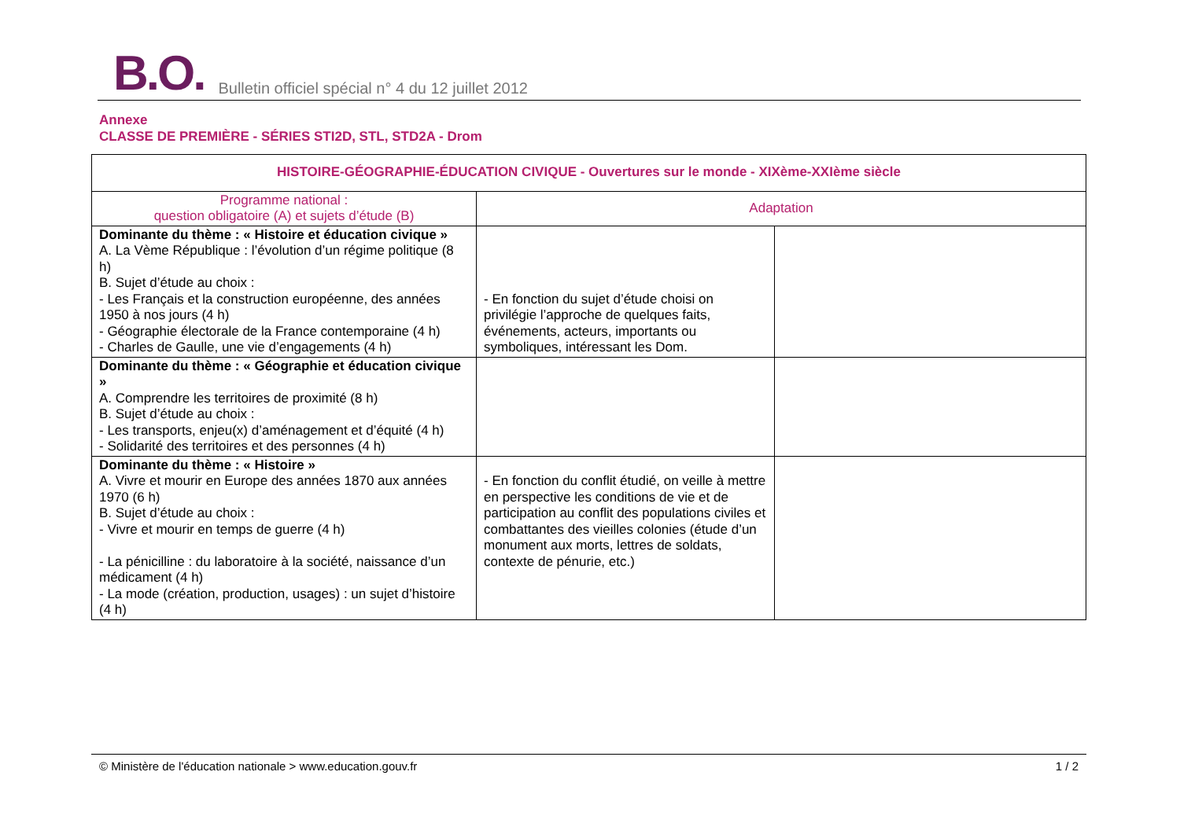B.O. Bulletin officiel spécial n° 4 du 12 juillet 2012
Annexe
CLASSE DE PREMIÈRE - SÉRIES STI2D, STL, STD2A - Drom
| HISTOIRE-GÉOGRAPHIE-ÉDUCATION CIVIQUE - Ouvertures sur le monde - XIXème-XXIème siècle | | |
| --- | --- | --- |
| Programme national : question obligatoire (A) et sujets d’étude (B) | Adaptation | |
| Dominante du thème : « Histoire et éducation civique » A. La Vème République : l’évolution d’un régime politique (8 h) B. Sujet d’étude au choix : - Les Français et la construction européenne, des années 1950 à nos jours (4 h) - Géographie électorale de la France contemporaine (4 h) - Charles de Gaulle, une vie d’engagements (4 h) | - En fonction du sujet d’étude choisi on privilégie l’approche de quelques faits, événements, acteurs, importants ou symboliques, intéressant les Dom. | |
| Dominante du thème : « Géographie et éducation civique » A. Comprendre les territoires de proximité (8 h) B. Sujet d’étude au choix : - Les transports, enjeu(x) d’aménagement et d’équité (4 h) - Solidarité des territoires et des personnes (4 h) | | |
| Dominante du thème : « Histoire » A. Vivre et mourir en Europe des années 1870 aux années 1970 (6 h) B. Sujet d’étude au choix : - Vivre et mourir en temps de guerre (4 h) - La pénicilline : du laboratoire à la société, naissance d’un médicament (4 h) - La mode (création, production, usages) : un sujet d’histoire (4 h) | - En fonction du conflit étudié, on veille à mettre en perspective les conditions de vie et de participation au conflit des populations civiles et combattantes des vieilles colonies (étude d’un monument aux morts, lettres de soldats, contexte de pénurie, etc.) | |
© Ministère de l'éducation nationale > www.education.gouv.fr 1 / 2